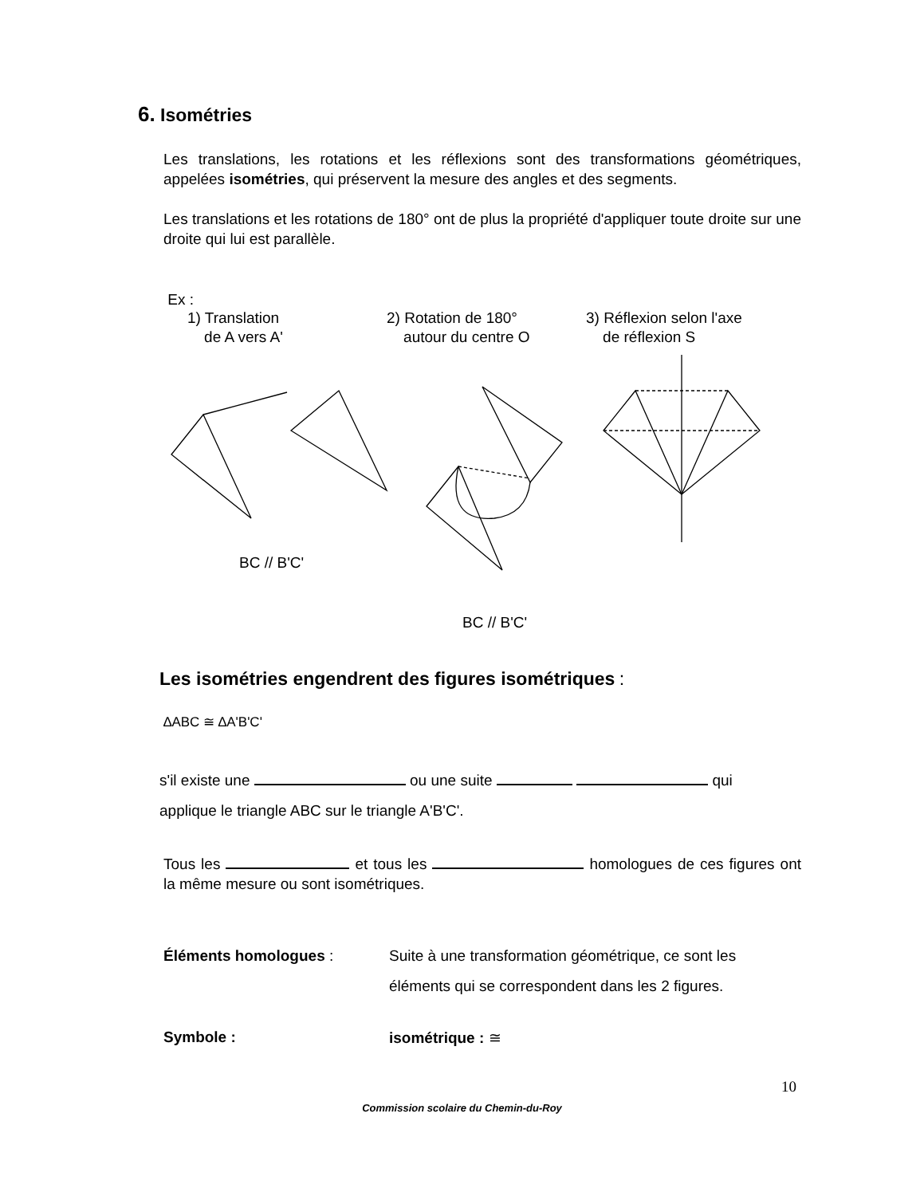6. Isométries
Les translations, les rotations et les réflexions sont des transformations géométriques, appelées isométries, qui préservent la mesure des angles et des segments.
Les translations et les rotations de 180° ont de plus la propriété d'appliquer toute droite sur une droite qui lui est parallèle.
Ex :
1) Translation
de A vers A'
2) Rotation de 180°
autour du centre O
3) Réflexion selon l'axe
de réflexion S
BC // B'C'
BC // B'C'
Les isométries engendrent des figures isométriques :
∆ABC ≅ ∆A'B'C'
s'il existe une ou une suite qui
applique le triangle ABC sur le triangle A'B'C'.
Tous les et tous les homologues de ces figures ont la même mesure ou sont isométriques.
Éléments homologues : Suite à une transformation géométrique, ce sont les
éléments qui se correspondent dans les 2 figures.
Symbole : isométrique : ≅
10
Commission scolaire du Chemin-du-Roy